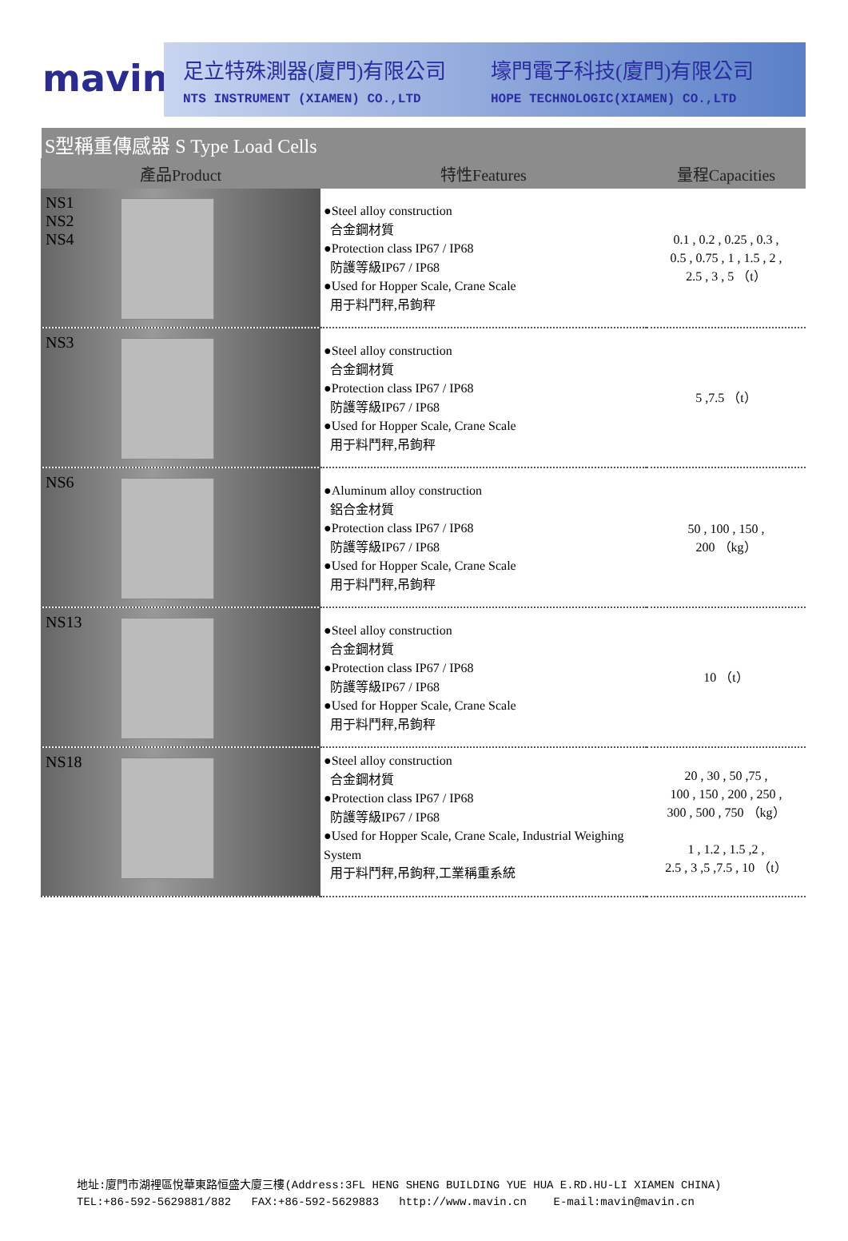mavin
足立特殊測器(廈門)有限公司
NTS INSTRUMENT (XIAMEN) CO.,LTD
壕門電子科技(廈門)有限公司
HOPE TECHNOLOGIC(XIAMEN) CO.,LTD
S型稱重傳感器 S Type Load Cells
| 產品Product | 特性Features | 量程Capacities |
| --- | --- | --- |
| NS1 NS2 NS4 | ●Steel alloy construction 合金鋼材質 ●Protection class IP67 / IP68 防護等級IP67 / IP68 ●Used for Hopper Scale, Crane Scale 用于料鬥秤,吊鉤秤 | 0.1 , 0.2 , 0.25 , 0.3 , 0.5 , 0.75 , 1 , 1.5 , 2 , 2.5 , 3 , 5 （t） |
| NS3 | ●Steel alloy construction 合金鋼材質 ●Protection class IP67 / IP68 防護等級IP67 / IP68 ●Used for Hopper Scale, Crane Scale 用于料鬥秤,吊鉤秤 | 5 ,7.5 （t） |
| NS6 | ●Aluminum alloy construction 鋁合金材質 ●Protection class IP67 / IP68 防護等級IP67 / IP68 ●Used for Hopper Scale, Crane Scale 用于料鬥秤,吊鉤秤 | 50 , 100 , 150 , 200 （kg） |
| NS13 | ●Steel alloy construction 合金鋼材質 ●Protection class IP67 / IP68 防護等級IP67 / IP68 ●Used for Hopper Scale, Crane Scale 用于料鬥秤,吊鉤秤 | 10 （t） |
| NS18 | ●Steel alloy construction 合金鋼材質 ●Protection class IP67 / IP68 防護等級IP67 / IP68 ●Used for Hopper Scale, Crane Scale, Industrial Weighing System 用于料鬥秤,吊鉤秤,工業稱重系統 | 20 , 30 , 50 ,75 , 100 , 150 , 200 , 250 , 300 , 500 , 750 （kg） 1 , 1.2 , 1.5 ,2 , 2.5 , 3 ,5 ,7.5 , 10 （t） |
地址:廈門市湖裡區悅華東路恒盛大廈三樓(Address:3FL HENG SHENG BUILDING YUE HUA E.RD.HU-LI XIAMEN CHINA)
TEL:+86-592-5629881/882 FAX:+86-592-5629883 http://www.mavin.cn E-mail:mavin@mavin.cn